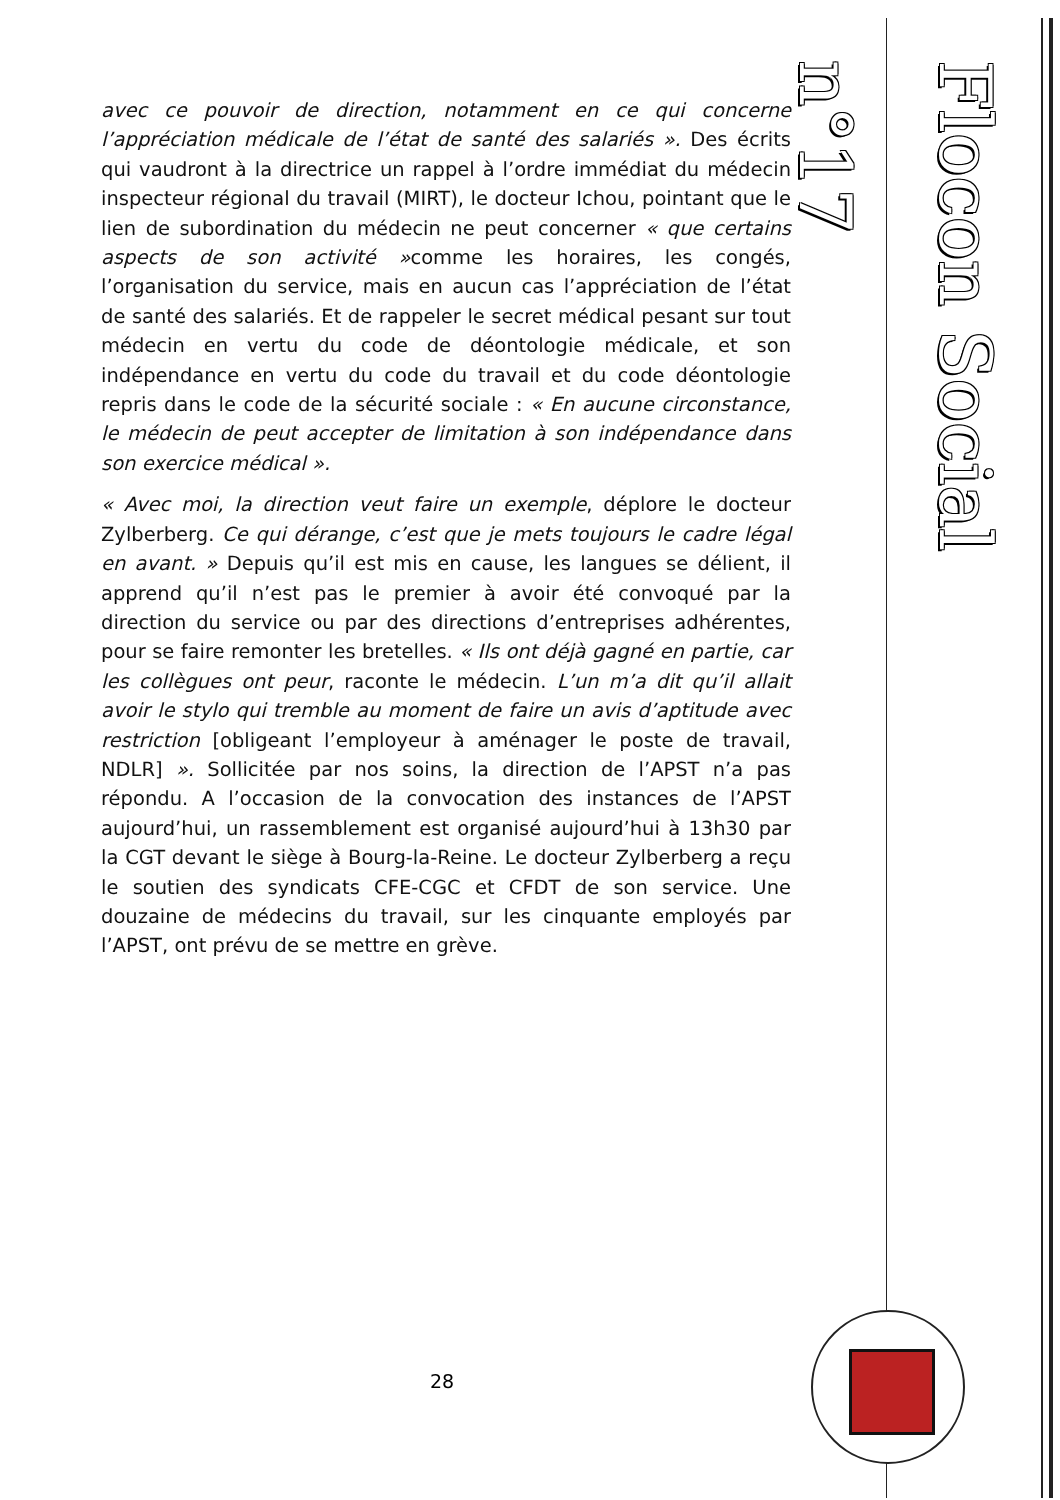Flocon Social n°17
avec ce pouvoir de direction, notamment en ce qui concerne l’appréciation médicale de l’état de santé des salariés ». Des écrits qui vaudront à la directrice un rappel à l’ordre immédiat du médecin inspecteur régional du travail (MIRT), le docteur Ichou, pointant que le lien de subordination du médecin ne peut concerner « que certains aspects de son activité »comme les horaires, les congés, l’organisation du service, mais en aucun cas l’appréciation de l’état de santé des salariés. Et de rappeler le secret médical pesant sur tout médecin en vertu du code de déontologie médicale, et son indépendance en vertu du code du travail et du code déontologie repris dans le code de la sécurité sociale : « En aucune circonstance, le médecin de peut accepter de limitation à son indépendance dans son exercice médical ».
« Avec moi, la direction veut faire un exemple, déplore le docteur Zylberberg. Ce qui dérange, c’est que je mets toujours le cadre légal en avant. » Depuis qu’il est mis en cause, les langues se délient, il apprend qu’il n’est pas le premier à avoir été convoqué par la direction du service ou par des directions d’entreprises adhérentes, pour se faire remonter les bretelles. « Ils ont déjà gagné en partie, car les collègues ont peur, raconte le médecin. L’un m’a dit qu’il allait avoir le stylo qui tremble au moment de faire un avis d’aptitude avec restriction [obligeant l’employeur à aménager le poste de travail, NDLR] ». Sollicitée par nos soins, la direction de l’APST n’a pas répondu. A l’occasion de la convocation des instances de l’APST aujourd’hui, un rassemblement est organisé aujourd’hui à 13h30 par la CGT devant le siège à Bourg-la-Reine. Le docteur Zylberberg a reçu le soutien des syndicats CFE-CGC et CFDT de son service. Une douzaine de médecins du travail, sur les cinquante employés par l’APST, ont prévu de se mettre en grève.
28